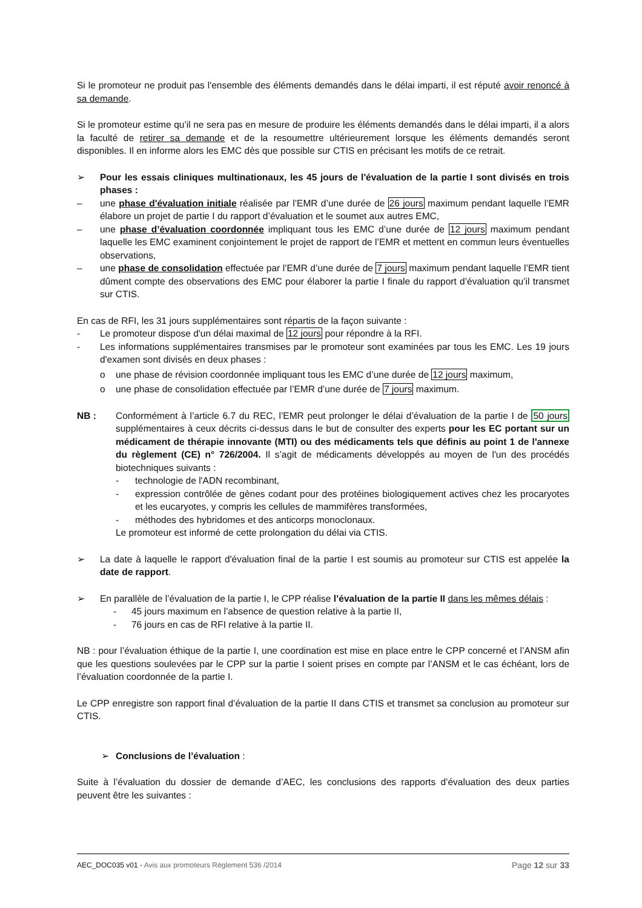Si le promoteur ne produit pas l'ensemble des éléments demandés dans le délai imparti, il est réputé avoir renoncé à sa demande.
Si le promoteur estime qu’il ne sera pas en mesure de produire les éléments demandés dans le délai imparti, il a alors la faculté de retirer sa demande et de la resoumettre ultérieurement lorsque les éléments demandés seront disponibles. Il en informe alors les EMC dès que possible sur CTIS en précisant les motifs de ce retrait.
➢ Pour les essais cliniques multinationaux, les 45 jours de l'évaluation de la partie I sont divisés en trois phases :
– une phase d'évaluation initiale réalisée par l’EMR d’une durée de 26 jours maximum pendant laquelle l’EMR élabore un projet de partie I du rapport d’évaluation et le soumet aux autres EMC,
– une phase d’évaluation coordonnée impliquant tous les EMC d’une durée de 12 jours maximum pendant laquelle les EMC examinent conjointement le projet de rapport de l’EMR et mettent en commun leurs éventuelles observations,
– une phase de consolidation effectuée par l’EMR d’une durée de 7 jours maximum pendant laquelle l’EMR tient dûment compte des observations des EMC pour élaborer la partie I finale du rapport d’évaluation qu’il transmet sur CTIS.
En cas de RFI, les 31 jours supplémentaires sont répartis de la façon suivante :
- Le promoteur dispose d'un délai maximal de 12 jours pour répondre à la RFI.
- Les informations supplémentaires transmises par le promoteur sont examinées par tous les EMC. Les 19 jours d'examen sont divisés en deux phases :
o une phase de révision coordonnée impliquant tous les EMC d’une durée de 12 jours maximum,
o une phase de consolidation effectuée par l’EMR d’une durée de 7 jours maximum.
NB : Conformément à l’article 6.7 du REC, l’EMR peut prolonger le délai d’évaluation de la partie I de 50 jours supplémentaires à ceux décrits ci-dessus dans le but de consulter des experts pour les EC portant sur un médicament de thérapie innovante (MTI) ou des médicaments tels que définis au point 1 de l'annexe du règlement (CE) n° 726/2004. Il s’agit de médicaments développés au moyen de l'un des procédés biotechniques suivants :
- technologie de l'ADN recombinant,
- expression contrôlée de gènes codant pour des protéines biologiquement actives chez les procaryotes et les eucaryotes, y compris les cellules de mammifères transformées,
- méthodes des hybridomes et des anticorps monoclonaux.
Le promoteur est informé de cette prolongation du délai via CTIS.
➢ La date à laquelle le rapport d'évaluation final de la partie I est soumis au promoteur sur CTIS est appelée la date de rapport.
➢ En parallèle de l’évaluation de la partie I, le CPP réalise l’évaluation de la partie II dans les mêmes délais :
- 45 jours maximum en l’absence de question relative à la partie II,
- 76 jours en cas de RFI relative à la partie II.
NB : pour l’évaluation éthique de la partie I, une coordination est mise en place entre le CPP concerné et l’ANSM afin que les questions soulevées par le CPP sur la partie I soient prises en compte par l’ANSM et le cas échéant, lors de l’évaluation coordonnée de la partie I.
Le CPP enregistre son rapport final d’évaluation de la partie II dans CTIS et transmet sa conclusion au promoteur sur CTIS.
➢ Conclusions de l’évaluation :
Suite à l’évaluation du dossier de demande d’AEC, les conclusions des rapports d’évaluation des deux parties peuvent être les suivantes :
AEC_DOC035 v01 - Avis aux promoteurs Règlement 536 /2014 Page 12 sur 33